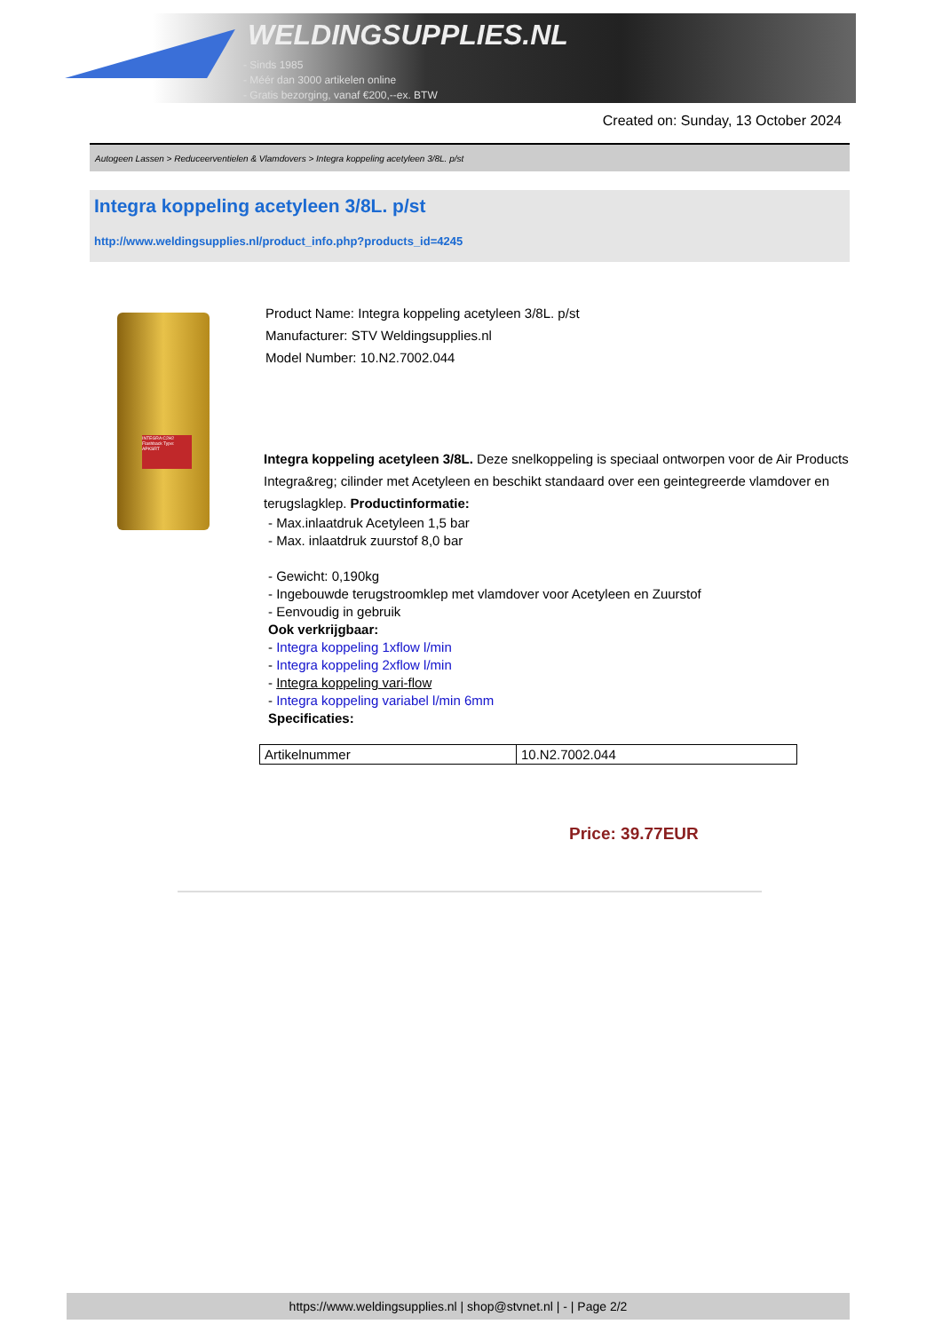WELDINGSUPPLIES.NL
- Sinds 1985
- Méér dan 3000 artikelen online
- Gratis bezorging, vanaf €200,--ex. BTW
Created on: Sunday, 13 October 2024
Autogeen Lassen > Reduceerventielen & Vlamdovers > Integra koppeling acetyleen 3/8L. p/st
Integra koppeling acetyleen 3/8L. p/st
http://www.weldingsupplies.nl/product_info.php?products_id=4245
INTEGRA C2H2 Flashback Type: APKSRT
Product Name: Integra koppeling acetyleen 3/8L. p/st
Manufacturer: STV Weldingsupplies.nl
Model Number: 10.N2.7002.044
Integra koppeling acetyleen 3/8L. Deze snelkoppeling is speciaal ontworpen voor de Air Products Integra&reg; cilinder met Acetyleen en beschikt standaard over een geintegreerde vlamdover en terugslagklep. Productinformatie:
- Max.inlaatdruk Acetyleen 1,5 bar
- Max. inlaatdruk zuurstof 8,0 bar
- Gewicht: 0,190kg
- Ingebouwde terugstroomklep met vlamdover voor Acetyleen en Zuurstof
- Eenvoudig in gebruik
Ook verkrijgbaar:
- Integra koppeling 1xflow l/min
- Integra koppeling 2xflow l/min
- Integra koppeling vari-flow
- Integra koppeling variabel l/min 6mm
Specificaties:
| Artikelnummer | 10.N2.7002.044 |
Price: 39.77EUR
https://www.weldingsupplies.nl | shop@stvnet.nl | - | Page 2/2